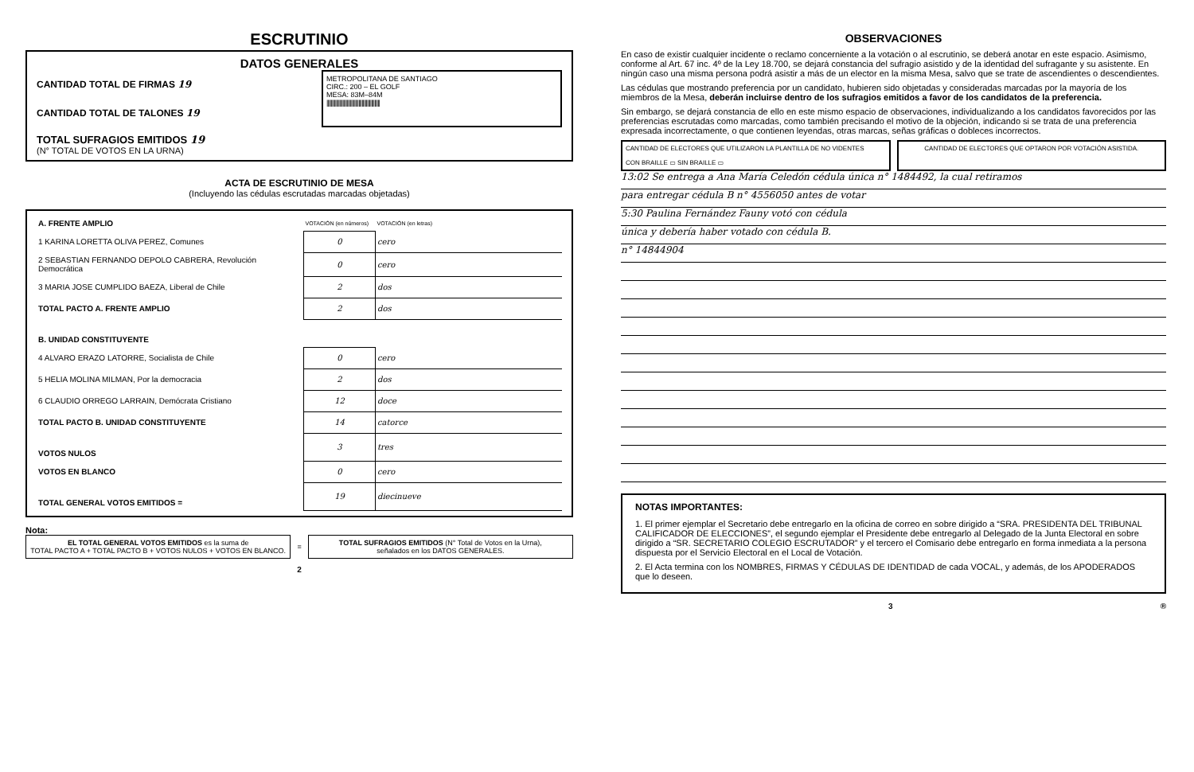ESCRUTINIO
DATOS GENERALES
CANTIDAD TOTAL DE FIRMAS 19
CANTIDAD TOTAL DE TALONES 19
METROPOLITANA DE SANTIAGO
CIRC.: 200 – EL GOLF
MESA: 83M–84M
||||||||||||||||||||||||||||||||||||||||||||||||||
TOTAL SUFRAGIOS EMITIDOS 19
(N° TOTAL DE VOTOS EN LA URNA)
ACTA DE ESCRUTINIO DE MESA
(Incluyendo las cédulas escrutadas marcadas objetadas)
| A. FRENTE AMPLIO | VOTACIÓN (en números) | VOTACIÓN (en letras) |
| 1 KARINA LORETTA OLIVA PEREZ, Comunes | 0 | cero |
| 2 SEBASTIAN FERNANDO DEPOLO CABRERA, Revolución Democrática | 0 | cero |
| 3 MARIA JOSE CUMPLIDO BAEZA, Liberal de Chile | 2 | dos |
| TOTAL PACTO A. FRENTE AMPLIO | 2 | dos |
| B. UNIDAD CONSTITUYENTE | | |
| 4 ALVARO ERAZO LATORRE, Socialista de Chile | 0 | cero |
| 5 HELIA MOLINA MILMAN, Por la democracia | 2 | dos |
| 6 CLAUDIO ORREGO LARRAIN, Demócrata Cristiano | 12 | doce |
| TOTAL PACTO B. UNIDAD CONSTITUYENTE | 14 | catorce |
| VOTOS NULOS | 3 | tres |
| VOTOS EN BLANCO | 0 | cero |
| TOTAL GENERAL VOTOS EMITIDOS = | 19 | diecinueve |
Nota:
EL TOTAL GENERAL VOTOS EMITIDOS es la suma de
TOTAL PACTO A + TOTAL PACTO B + VOTOS NULOS + VOTOS EN BLANCO.
=
TOTAL SUFRAGIOS EMITIDOS (N° Total de Votos en la Urna),
señalados en los DATOS GENERALES.
2
OBSERVACIONES
En caso de existir cualquier incidente o reclamo concerniente a la votación o al escrutinio, se deberá anotar en este espacio. Asimismo, conforme al Art. 67 inc. 4º de la Ley 18.700, se dejará constancia del sufragio asistido y de la identidad del sufragante y su asistente. En ningún caso una misma persona podrá asistir a más de un elector en la misma Mesa, salvo que se trate de ascendientes o descendientes.
Las cédulas que mostrando preferencia por un candidato, hubieren sido objetadas y consideradas marcadas por la mayoría de los miembros de la Mesa, deberán incluirse dentro de los sufragios emitidos a favor de los candidatos de la preferencia.
Sin embargo, se dejará constancia de ello en este mismo espacio de observaciones, individualizando a los candidatos favorecidos por las preferencias escrutadas como marcadas, como también precisando el motivo de la objeción, indicando si se trata de una preferencia expresada incorrectamente, o que contienen leyendas, otras marcas, señas gráficas o dobleces incorrectos.
CANTIDAD DE ELECTORES QUE UTILIZARON LA PLANTILLA DE NO VIDENTES
CON BRAILLE ▭ SIN BRAILLE ▭
CANTIDAD DE ELECTORES QUE OPTARON POR VOTACIÓN ASISTIDA.
13:02 Se entrega a Ana María Celedón cédula única n° 1484492, la cual retiramos
para entregar cédula B n° 4556050 antes de votar
5:30 Paulina Fernández Fauny votó con cédula
única y debería haber votado con cédula B.
n° 14844904
NOTAS IMPORTANTES:
1. El primer ejemplar el Secretario debe entregarlo en la oficina de correo en sobre dirigido a “SRA. PRESIDENTA DEL TRIBUNAL CALIFICADOR DE ELECCIONES”, el segundo ejemplar el Presidente debe entregarlo al Delegado de la Junta Electoral en sobre dirigido a “SR. SECRETARIO COLEGIO ESCRUTADOR” y el tercero el Comisario debe entregarlo en forma inmediata a la persona dispuesta por el Servicio Electoral en el Local de Votación.
2. El Acta termina con los NOMBRES, FIRMAS Y CÉDULAS DE IDENTIDAD de cada VOCAL, y además, de los APODERADOS que lo deseen.
3 ®